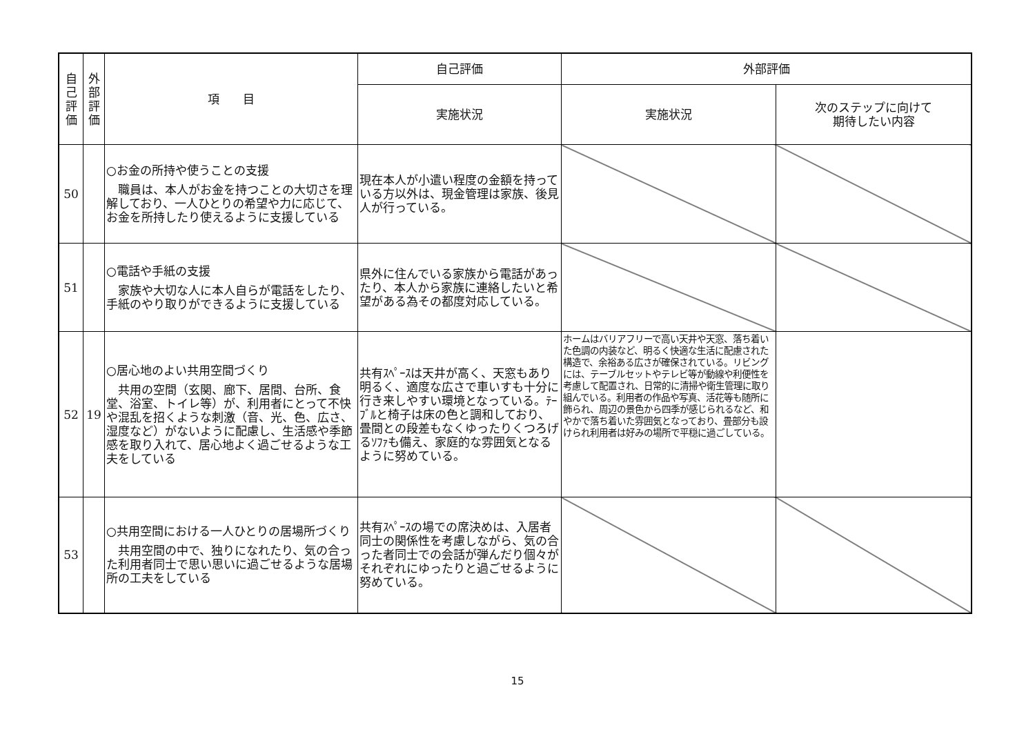| 自 己 評 価 | 外 部 評 価 | 項 目 | 自己評価 | 外部評価 | |
| --- | --- | --- | --- | --- | --- |
| | | | 実施状況 | 実施状況 | 次のステップに向けて 期待したい内容 |
| 50 | | ○お金の所持や使うことの支援 職員は、本人がお金を持つことの大切さを理解しており、一人ひとりの希望や力に応じて、お金を所持したり使えるように支援している | 現在本人が小遣い程度の金額を持っている方以外は、現金管理は家族、後見人が行っている。 | | |
| 51 | | ○電話や手紙の支援 家族や大切な人に本人自らが電話をしたり、手紙のやり取りができるように支援している | 県外に住んでいる家族から電話があったり、本人から家族に連絡したいと希望がある為その都度対応している。 | | |
| 52 | 19 | ○居心地のよい共用空間づくり 共用の空間（玄関、廊下、居間、台所、食堂、浴室、トイレ等）が、利用者にとって不快や混乱を招くような刺激（音、光、色、広さ、湿度など）がないように配慮し、生活感や季節感を取り入れて、居心地よく過ごせるような工夫をしている | 共有ｽﾍﾟｰｽは天井が高く、天窓もあり明るく、適度な広さで車いすも十分に行き来しやすい環境となっている。ﾃｰﾌﾞﾙと椅子は床の色と調和しており、畳間との段差もなくゆったりくつろげるｿﾌｧも備え、家庭的な雰囲気となるように努めている。 | ホームはバリアフリーで高い天井や天窓、落ち着いた色調の内装など、明るく快適な生活に配慮された構造で、余裕ある広さが確保されている。リビングには、テーブルセットやテレビ等が動線や利便性を考慮して配置され、日常的に清掃や衛生管理に取り組んでいる。利用者の作品や写真、活花等も随所に飾られ、周辺の景色から四季が感じられるなど、和やかで落ち着いた雰囲気となっており、畳部分も設けられ利用者は好みの場所で平穏に過ごしている。 | |
| 53 | | ○共用空間における一人ひとりの居場所づくり 共用空間の中で、独りになれたり、気の合った利用者同士で思い思いに過ごせるような居場所の工夫をしている | 共有ｽﾍﾟｰｽの場での席決めは、入居者同士の関係性を考慮しながら、気の合った者同士での会話が弾んだり個々がそれぞれにゆったりと過ごせるように努めている。 | | |
15